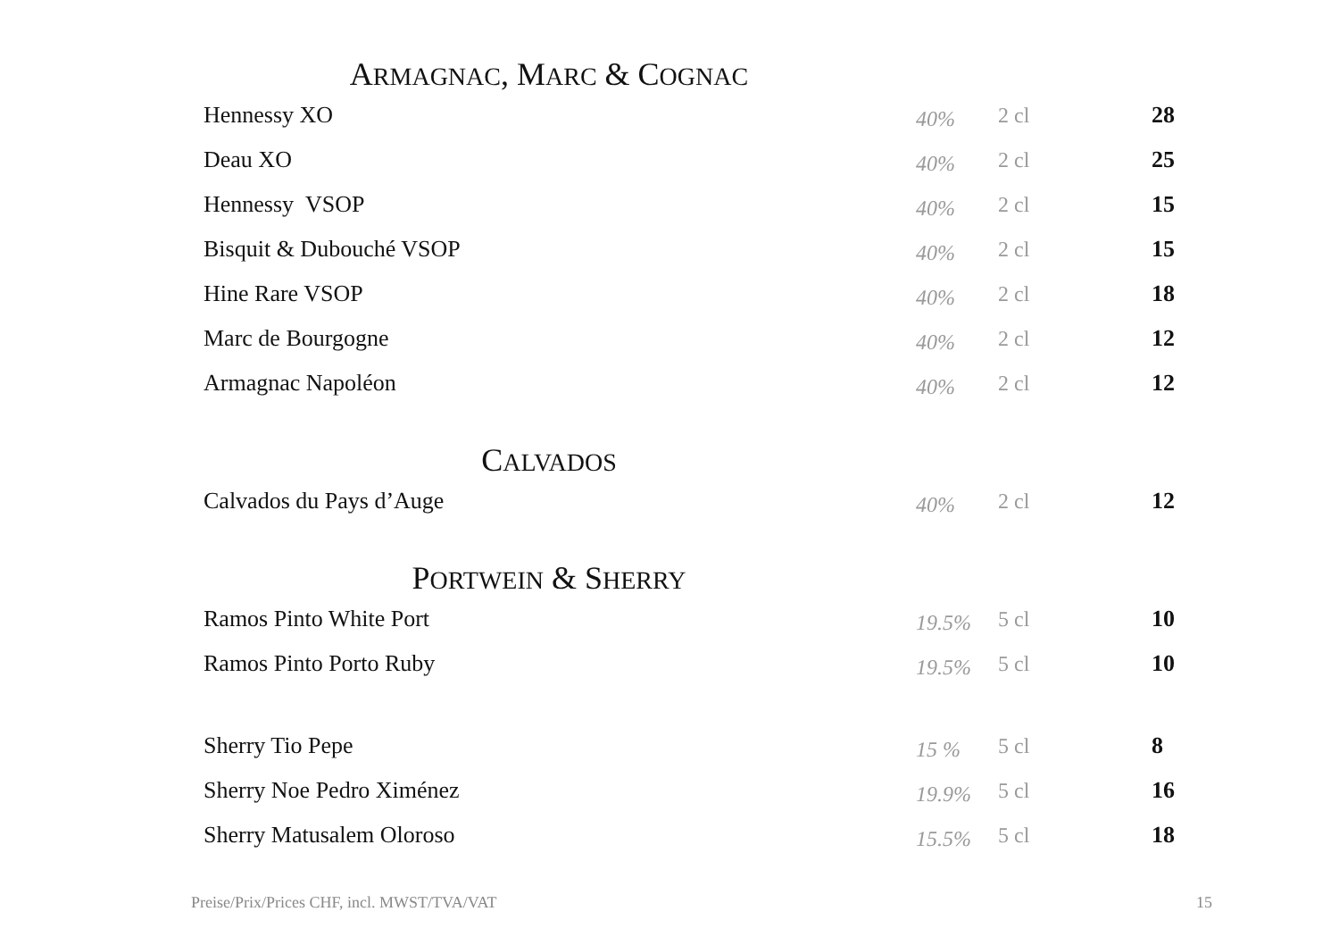ARMAGNAC, MARC & COGNAC
| Hennessy XO | 40% | 2 cl | 28 |
| Deau XO | 40% | 2 cl | 25 |
| Hennessy VSOP | 40% | 2 cl | 15 |
| Bisquit & Dubouché VSOP | 40% | 2 cl | 15 |
| Hine Rare VSOP | 40% | 2 cl | 18 |
| Marc de Bourgogne | 40% | 2 cl | 12 |
| Armagnac Napoléon | 40% | 2 cl | 12 |
CALVADOS
| Calvados du Pays d’Auge | 40% | 2 cl | 12 |
PORTWEIN & SHERRY
| Ramos Pinto White Port | 19.5% | 5 cl | 10 |
| Ramos Pinto Porto Ruby | 19.5% | 5 cl | 10 |
| Sherry Tio Pepe | 15 % | 5 cl | 8 |
| Sherry Noe Pedro Ximénez | 19.9% | 5 cl | 16 |
| Sherry Matusalem Oloroso | 15.5% | 5 cl | 18 |
Preise/Prix/Prices CHF, incl. MWST/TVA/VAT 15